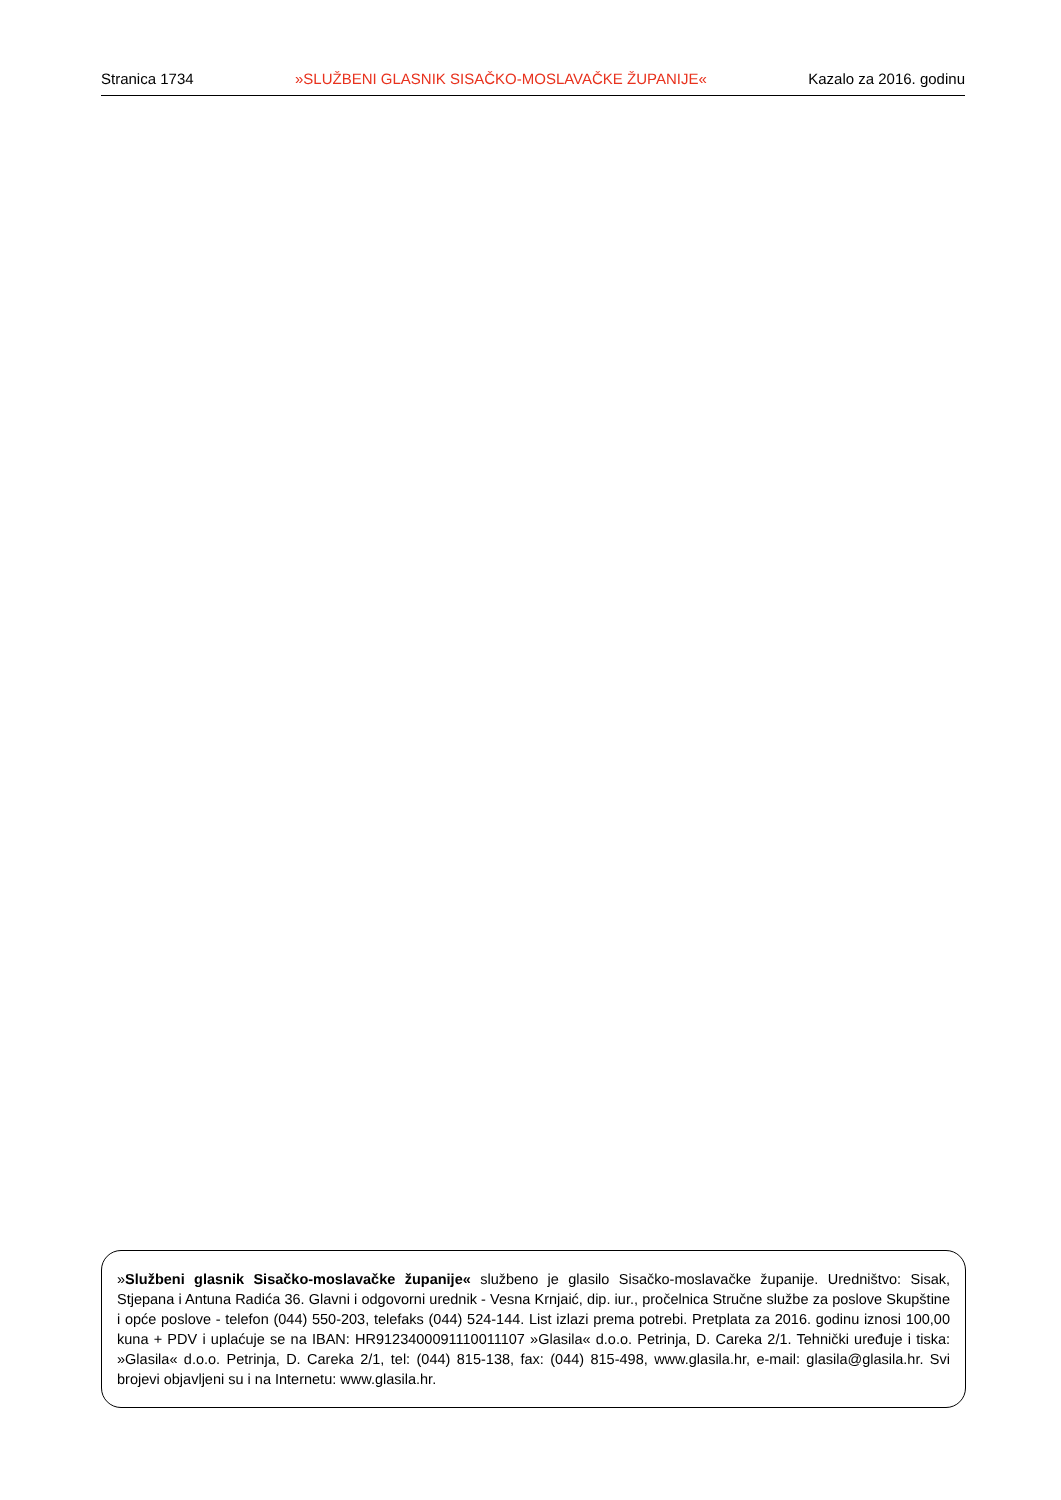Stranica 1734 »SLUŽBENI GLASNIK SISAČKO-MOSLAVAČKE ŽUPANIJE« Kazalo za 2016. godinu
»Službeni glasnik Sisačko-moslavačke županije« službeno je glasilo Sisačko-moslavačke županije. Uredništvo: Sisak, Stjepana i Antuna Radića 36. Glavni i odgovorni urednik - Vesna Krnjaić, dip. iur., pročelnica Stručne službe za poslove Skupštine i opće poslove - telefon (044) 550-203, telefaks (044) 524-144. List izlazi prema potrebi. Pretplata za 2016. godinu iznosi 100,00 kuna + PDV i uplaćuje se na IBAN: HR9123400091110011107 »Glasila« d.o.o. Petrinja, D. Careka 2/1. Tehnički uređuje i tiska: »Glasila« d.o.o. Petrinja, D. Careka 2/1, tel: (044) 815-138, fax: (044) 815-498, www.glasila.hr, e-mail: glasila@glasila.hr. Svi brojevi objavljeni su i na Internetu: www.glasila.hr.